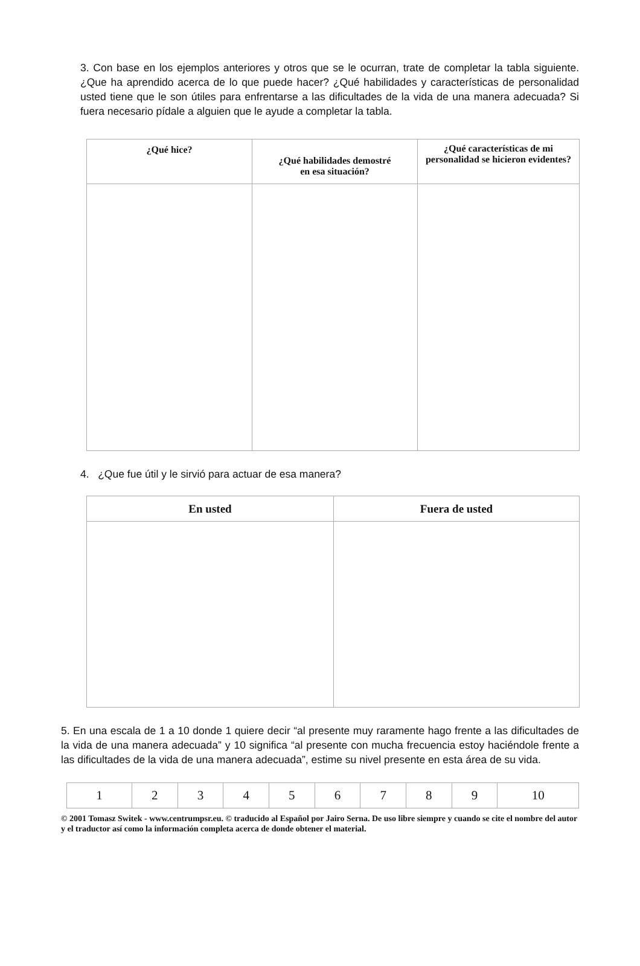3. Con base en los ejemplos anteriores y otros que se le ocurran, trate de completar la tabla siguiente. ¿Que ha aprendido acerca de lo que puede hacer? ¿Qué habilidades y características de personalidad usted tiene que le son útiles para enfrentarse a las dificultades de la vida de una manera adecuada? Si fuera necesario pídale a alguien que le ayude a completar la tabla.
| ¿Qué hice? | ¿Qué habilidades demostré en esa situación? | ¿Qué características de mi personalidad se hicieron evidentes? |
| --- | --- | --- |
4. ¿Que fue útil y le sirvió para actuar de esa manera?
| En usted | Fuera de usted |
| --- | --- |
5. En una escala de 1 a 10 donde 1 quiere decir “al presente muy raramente hago frente a las dificultades de la vida de una manera adecuada” y 10 significa “al presente con mucha frecuencia estoy haciéndole frente a las dificultades de la vida de una manera adecuada”, estime su nivel presente en esta área de su vida.
| 1 | 2 | 3 | 4 | 5 | 6 | 7 | 8 | 9 | 10 |
© 2001 Tomasz Switek - www.centrumpsr.eu. © traducido al Español por Jairo Serna. De uso libre siempre y cuando se cite el nombre del autor y el traductor así como la información completa acerca de donde obtener el material.